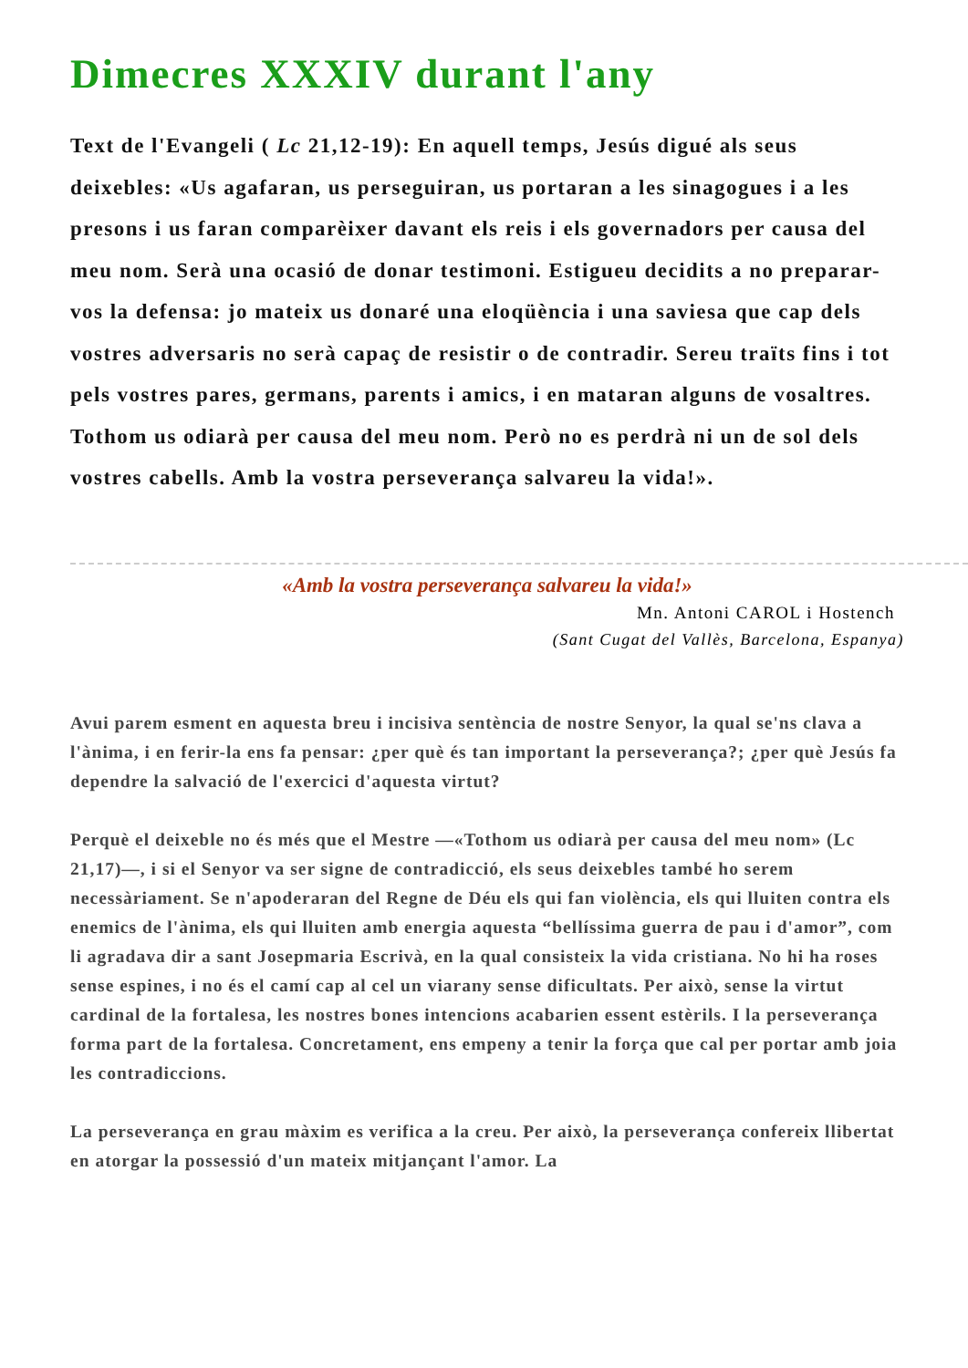Dimecres XXXIV durant l'any
Text de l'Evangeli ( Lc 21,12-19): En aquell temps, Jesús digué als seus deixebles: «Us agafaran, us perseguiran, us portaran a les sinagogues i a les presons i us faran comparèixer davant els reis i els governadors per causa del meu nom. Serà una ocasió de donar testimoni. Estigueu decidits a no preparar-vos la defensa: jo mateix us donaré una eloqüència i una saviesa que cap dels vostres adversaris no serà capaç de resistir o de contradir. Sereu traïts fins i tot pels vostres pares, germans, parents i amics, i en mataran alguns de vosaltres. Tothom us odiarà per causa del meu nom. Però no es perdrà ni un de sol dels vostres cabells. Amb la vostra perseverança salvareu la vida!».
«Amb la vostra perseverança salvareu la vida!»
Mn. Antoni CAROL i Hostench
(Sant Cugat del Vallès, Barcelona, Espanya)
Avui parem esment en aquesta breu i incisiva sentència de nostre Senyor, la qual se'ns clava a l'ànima, i en ferir-la ens fa pensar: ¿per què és tan important la perseverança?; ¿per què Jesús fa dependre la salvació de l'exercici d'aquesta virtut?
Perquè el deixeble no és més que el Mestre —«Tothom us odiarà per causa del meu nom» (Lc 21,17)—, i si el Senyor va ser signe de contradicció, els seus deixebles també ho serem necessàriament. Se n'apoderaran del Regne de Déu els qui fan violència, els qui lluiten contra els enemics de l'ànima, els qui lluiten amb energia aquesta “bellíssima guerra de pau i d'amor”, com li agradava dir a sant Josepmaria Escrivà, en la qual consisteix la vida cristiana. No hi ha roses sense espines, i no és el camí cap al cel un viarany sense dificultats. Per això, sense la virtut cardinal de la fortalesa, les nostres bones intencions acabarien essent estèrils. I la perseverança forma part de la fortalesa. Concretament, ens empeny a tenir la força que cal per portar amb joia les contradiccions.
La perseverança en grau màxim es verifica a la creu. Per això, la perseverança confereix llibertat en atorgar la possessió d'un mateix mitjançant l'amor. La